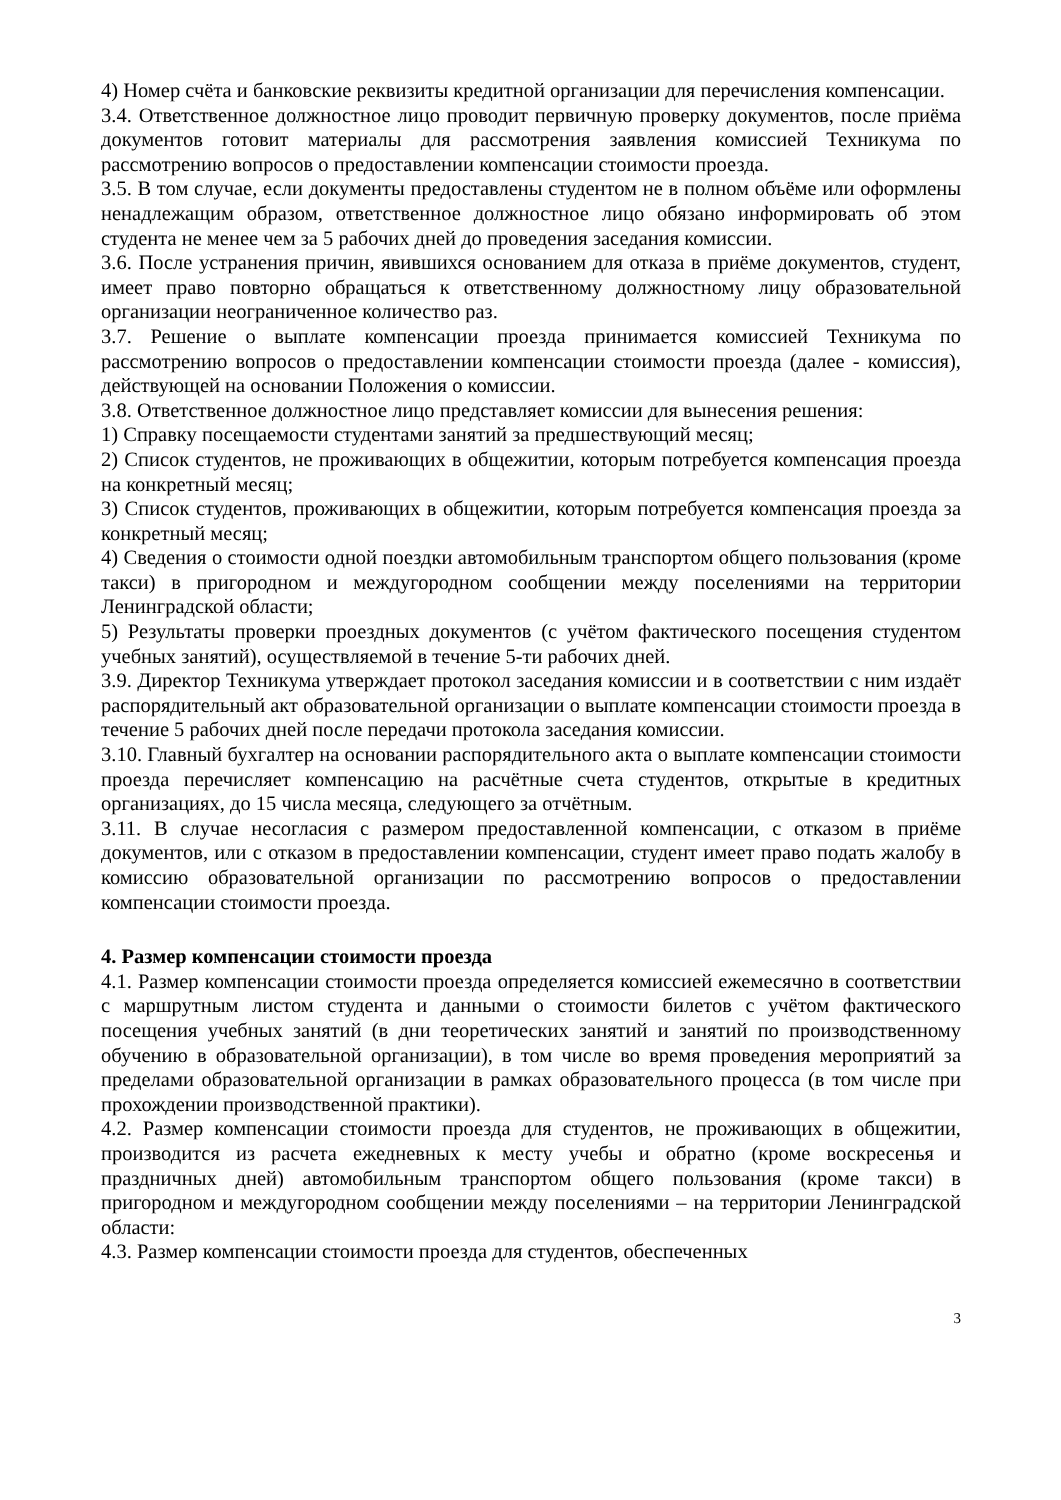4) Номер счёта и банковские реквизиты кредитной организации для перечисления компенсации.
3.4. Ответственное должностное лицо проводит первичную проверку документов, после приёма документов готовит материалы для рассмотрения заявления комиссией Техникума по рассмотрению вопросов о предоставлении компенсации стоимости проезда.
3.5. В том случае, если документы предоставлены студентом не в полном объёме или оформлены ненадлежащим образом, ответственное должностное лицо обязано информировать об этом студента не менее чем за 5 рабочих дней до проведения заседания комиссии.
3.6. После устранения причин, явившихся основанием для отказа в приёме документов, студент, имеет право повторно обращаться к ответственному должностному лицу образовательной организации неограниченное количество раз.
3.7. Решение о выплате компенсации проезда принимается комиссией Техникума по рассмотрению вопросов о предоставлении компенсации стоимости проезда (далее - комиссия), действующей на основании Положения о комиссии.
3.8. Ответственное должностное лицо представляет комиссии для вынесения решения:
1) Справку посещаемости студентами занятий за предшествующий месяц;
2) Список студентов, не проживающих в общежитии, которым потребуется компенсация проезда на конкретный месяц;
3) Список студентов, проживающих в общежитии, которым потребуется компенсация проезда за конкретный месяц;
4) Сведения о стоимости одной поездки автомобильным транспортом общего пользования (кроме такси) в пригородном и междугородном сообщении между поселениями на территории Ленинградской области;
5) Результаты проверки проездных документов (с учётом фактического посещения студентом учебных занятий), осуществляемой в течение 5-ти рабочих дней.
3.9. Директор Техникума утверждает протокол заседания комиссии и в соответствии с ним издаёт распорядительный акт образовательной организации о выплате компенсации стоимости проезда в течение 5 рабочих дней после передачи протокола заседания комиссии.
3.10. Главный бухгалтер на основании распорядительного акта о выплате компенсации стоимости проезда перечисляет компенсацию на расчётные счета студентов, открытые в кредитных организациях, до 15 числа месяца, следующего за отчётным.
3.11. В случае несогласия с размером предоставленной компенсации, с отказом в приёме документов, или с отказом в предоставлении компенсации, студент имеет право подать жалобу в комиссию образовательной организации по рассмотрению вопросов о предоставлении компенсации стоимости проезда.
4. Размер компенсации стоимости проезда
4.1. Размер компенсации стоимости проезда определяется комиссией ежемесячно в соответствии с маршрутным листом студента и данными о стоимости билетов с учётом фактического посещения учебных занятий (в дни теоретических занятий и занятий по производственному обучению в образовательной организации), в том числе во время проведения мероприятий за пределами образовательной организации в рамках образовательного процесса (в том числе при прохождении производственной практики).
4.2. Размер компенсации стоимости проезда для студентов, не проживающих в общежитии, производится из расчета ежедневных к месту учебы и обратно (кроме воскресенья и праздничных дней) автомобильным транспортом общего пользования (кроме такси) в пригородном и междугородном сообщении между поселениями – на территории Ленинградской области:
4.3. Размер компенсации стоимости проезда для студентов, обеспеченных
3